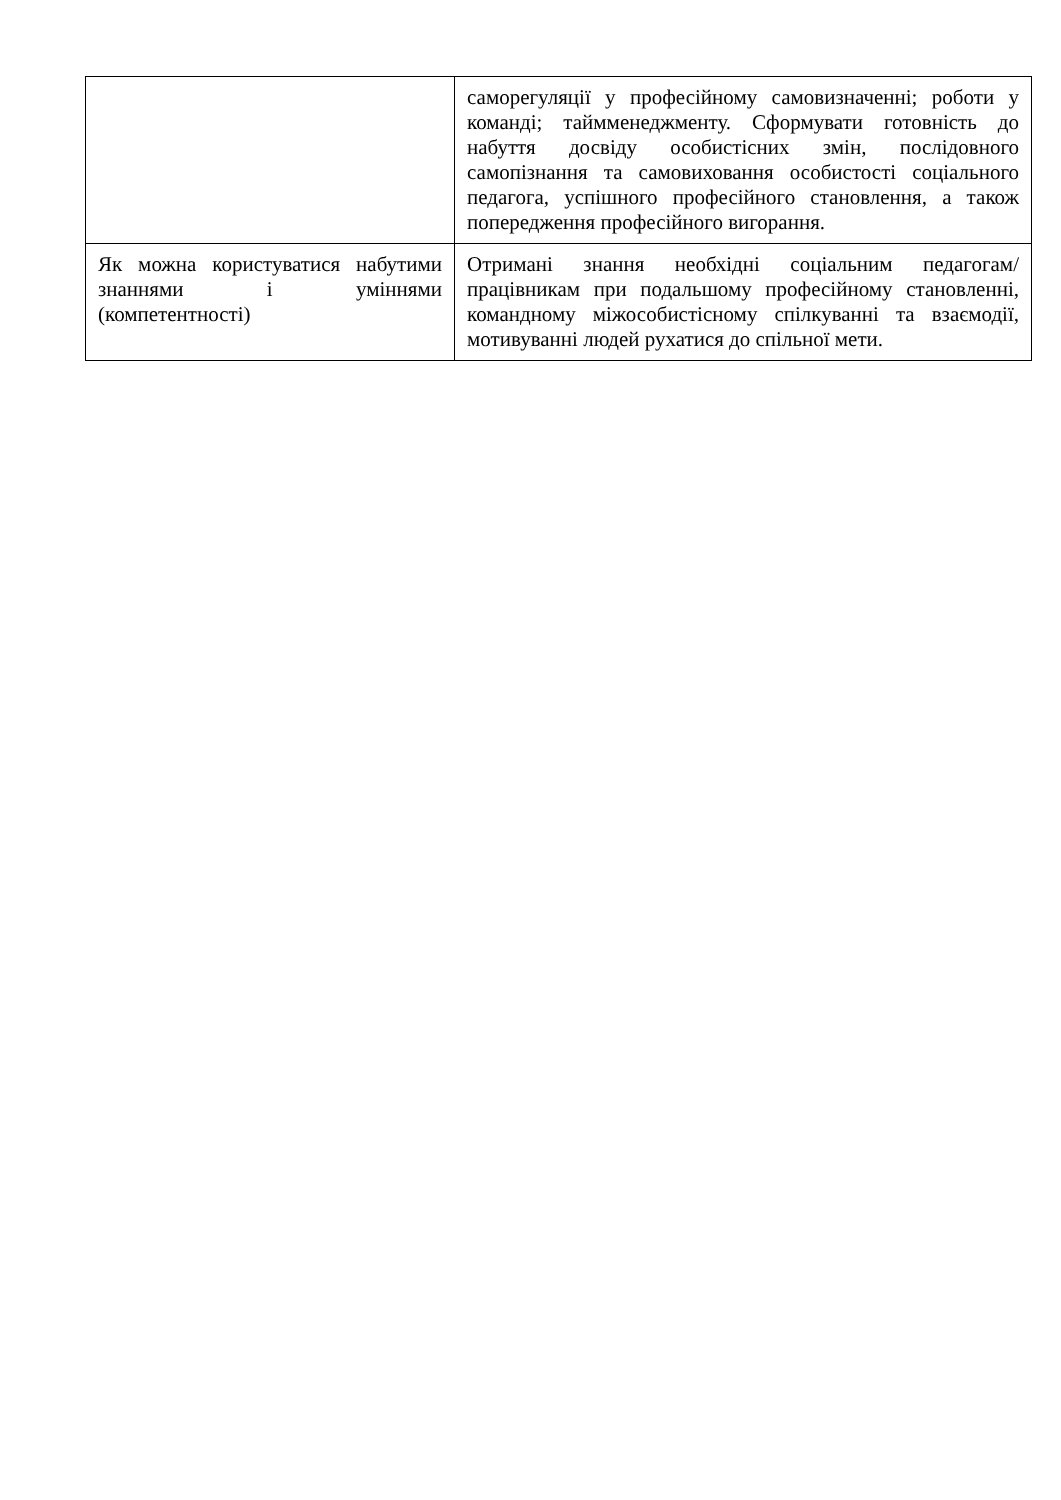| | саморегуляції у професійному самовизначенні; роботи у команді; таймменеджменту. Сформувати готовність до набуття досвіду особистісних змін, послідовного самопізнання та самовиховання особистості соціального педагога, успішного професійного становлення, а також попередження професійного вигорання. |
| Як можна користуватися набутими знаннями і уміннями (компетентності) | Отримані знання необхідні соціальним педагогам/працівникам при подальшому професійному становленні, командному міжособистісному спілкуванні та взаємодії, мотивуванні людей рухатися до спільної мети. |